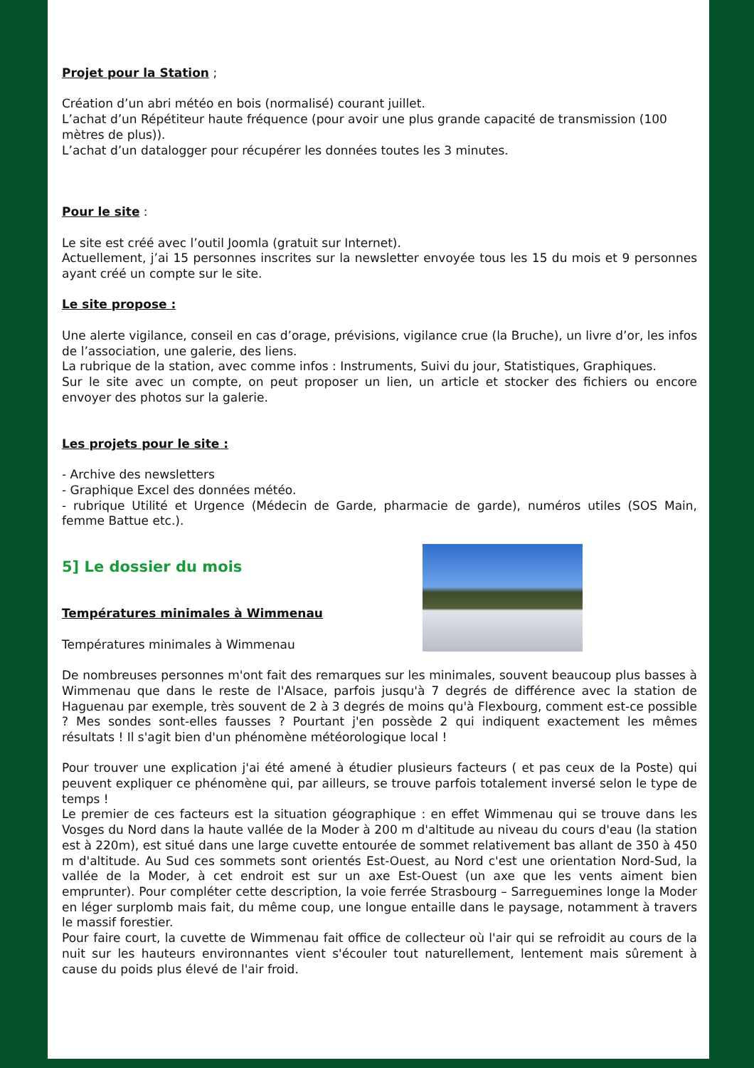Projet pour la Station ;
Création d’un abri météo en bois (normalisé) courant juillet.
L’achat d’un Répétiteur haute fréquence (pour avoir une plus grande capacité de transmission (100 mètres de plus)).
L’achat d’un datalogger pour récupérer les données toutes les 3 minutes.
Pour le site :
Le site est créé avec l’outil Joomla (gratuit sur Internet).
Actuellement, j’ai 15 personnes inscrites sur la newsletter envoyée tous les 15 du mois et 9 personnes ayant créé un compte sur le site.
Le site propose :
Une alerte vigilance, conseil en cas d’orage, prévisions, vigilance crue (la Bruche), un livre d’or, les infos de l’association, une galerie, des liens.
La rubrique de la station, avec comme infos : Instruments, Suivi du jour, Statistiques, Graphiques.
Sur le site avec un compte, on peut proposer un lien, un article et stocker des fichiers ou encore envoyer des photos sur la galerie.
Les projets pour le site :
- Archive des newsletters
- Graphique Excel des données météo.
- rubrique Utilité et Urgence (Médecin de Garde, pharmacie de garde), numéros utiles (SOS Main, femme Battue etc.).
5] Le dossier du mois
Températures minimales à Wimmenau
Températures minimales à Wimmenau
De nombreuses personnes m'ont fait des remarques sur les minimales, souvent beaucoup plus basses à Wimmenau que dans le reste de l'Alsace, parfois jusqu'à 7 degrés de différence avec la station de Haguenau par exemple, très souvent de 2 à 3 degrés de moins qu'à Flexbourg, comment est-ce possible ? Mes sondes sont-elles fausses ? Pourtant j'en possède 2 qui indiquent exactement les mêmes résultats ! Il s'agit bien d'un phénomène météorologique local !
Pour trouver une explication j'ai été amené à étudier plusieurs facteurs ( et pas ceux de la Poste) qui peuvent expliquer ce phénomène qui, par ailleurs, se trouve parfois totalement inversé selon le type de temps !
Le premier de ces facteurs est la situation géographique : en effet Wimmenau qui se trouve dans les Vosges du Nord dans la haute vallée de la Moder à 200 m d'altitude au niveau du cours d'eau (la station est à 220m), est situé dans une large cuvette entourée de sommet relativement bas allant de 350 à 450 m d'altitude. Au Sud ces sommets sont orientés Est-Ouest, au Nord c'est une orientation Nord-Sud, la vallée de la Moder, à cet endroit est sur un axe Est-Ouest (un axe que les vents aiment bien emprunter). Pour compléter cette description, la voie ferrée Strasbourg – Sarreguemines longe la Moder en léger surplomb mais fait, du même coup, une longue entaille dans le paysage, notamment à travers le massif forestier.
Pour faire court, la cuvette de Wimmenau fait office de collecteur où l'air qui se refroidit au cours de la nuit sur les hauteurs environnantes vient s'écouler tout naturellement, lentement mais sûrement à cause du poids plus élevé de l'air froid.